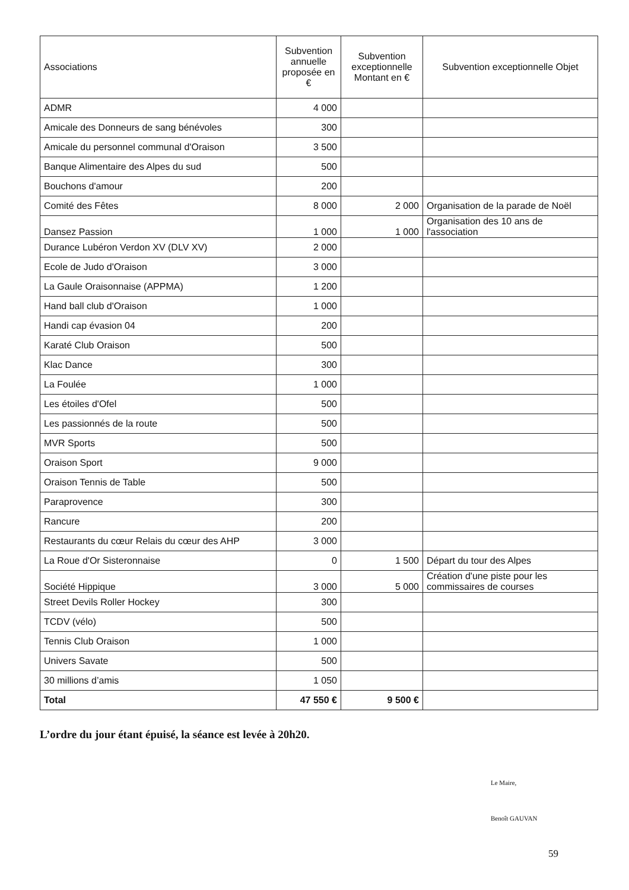| Associations | Subvention annuelle proposée en € | Subvention exceptionnelle Montant en € | Subvention exceptionnelle Objet |
| --- | --- | --- | --- |
| ADMR | 4 000 | | |
| Amicale des Donneurs de sang bénévoles | 300 | | |
| Amicale du personnel communal d'Oraison | 3 500 | | |
| Banque Alimentaire des Alpes du sud | 500 | | |
| Bouchons d'amour | 200 | | |
| Comité des Fêtes | 8 000 | 2 000 | Organisation de la parade de Noël |
| Dansez Passion | 1 000 | 1 000 | Organisation des 10 ans de l'association |
| Durance Lubéron Verdon XV (DLV XV) | 2 000 | | |
| Ecole de Judo d'Oraison | 3 000 | | |
| La Gaule Oraisonnaise (APPMA) | 1 200 | | |
| Hand ball club d'Oraison | 1 000 | | |
| Handi cap évasion 04 | 200 | | |
| Karaté Club Oraison | 500 | | |
| Klac Dance | 300 | | |
| La Foulée | 1 000 | | |
| Les étoiles d'Ofel | 500 | | |
| Les passionnés de la route | 500 | | |
| MVR Sports | 500 | | |
| Oraison Sport | 9 000 | | |
| Oraison Tennis de Table | 500 | | |
| Paraprovence | 300 | | |
| Rancure | 200 | | |
| Restaurants du cœur Relais du cœur des AHP | 3 000 | | |
| La Roue d'Or Sisteronnaise | 0 | 1 500 | Départ du tour des Alpes |
| Société Hippique | 3 000 | 5 000 | Création d'une piste pour les commissaires de courses |
| Street Devils Roller Hockey | 300 | | |
| TCDV (vélo) | 500 | | |
| Tennis Club Oraison | 1 000 | | |
| Univers Savate | 500 | | |
| 30 millions d’amis | 1 050 | | |
| Total | 47 550 € | 9 500 € | |
L’ordre du jour étant épuisé, la séance est levée à 20h20.
Le Maire,
Benoît GAUVAN
59